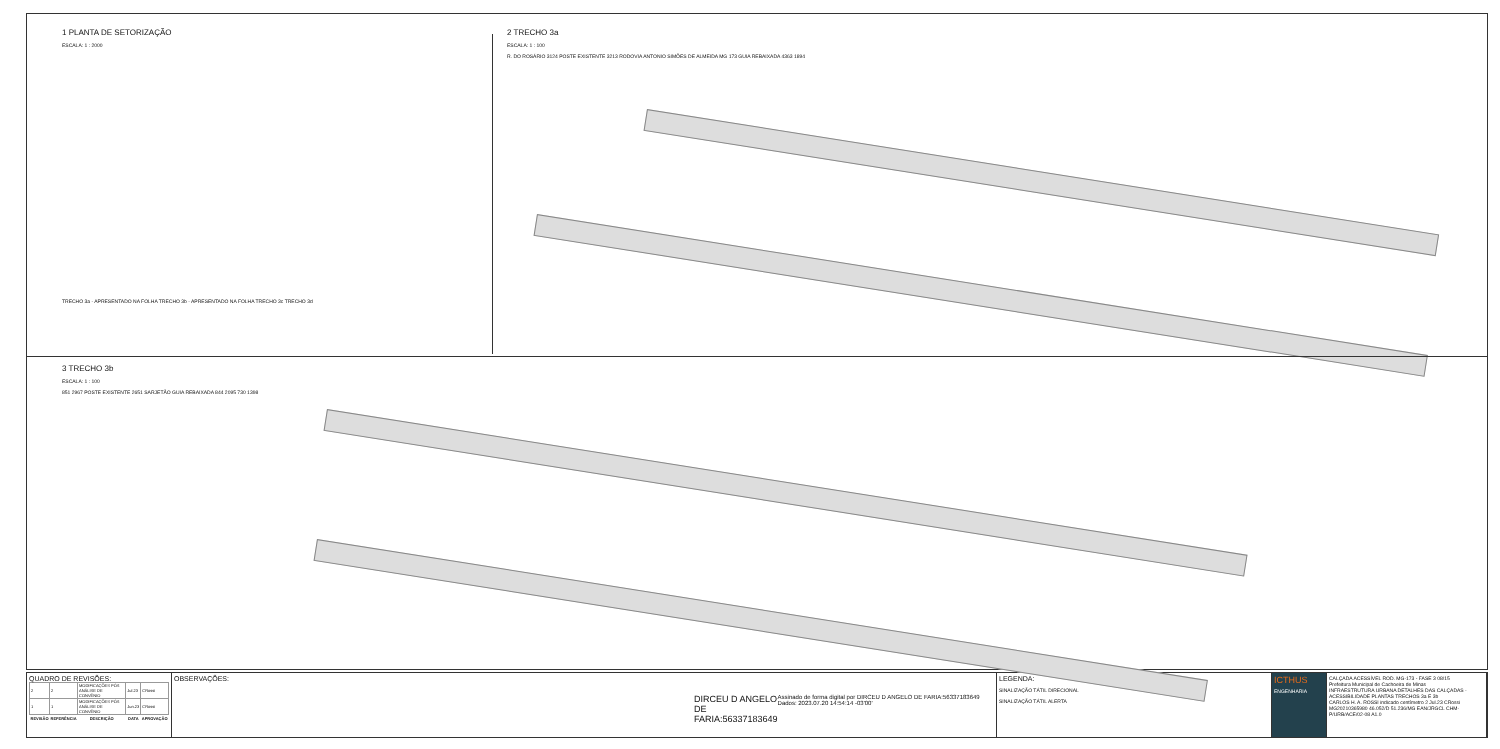1 PLANTA DE SETORIZAÇÃO
ESCALA: 1 : 2000
TRECHO 3a - APRESENTADO NA FOLHA TRECHO 3b - APRESENTADO NA FOLHA TRECHO 3c TRECHO 3d
2 TRECHO 3a
ESCALA: 1 : 100
R. DO ROSÁRIO 3124 POSTE EXISTENTE 3213 RODOVIA ANTONIO SIMÕES DE ALMEIDA MG 173 GUIA REBAIXADA 4363 1894
3 TRECHO 3b
ESCALA: 1 : 100
851 2967 POSTE EXISTENTE 2651 SARJETÃO GUIA REBAIXADA 844 2095 730 1398
QUADRO DE REVISÕES:
| 2 | 2 | MODIFICAÇÕES PÓS ANÁLISE DE CONVÊNIO | Jul.23 | CRossi |
| 1 | 1 | MODIFICAÇÕES PÓS ANÁLISE DE CONVÊNIO | Jun.23 | CRossi |
| REVISÃO | REFERÊNCIA | DESCRIÇÃO | DATA | APROVAÇÃO |
OBSERVAÇÕES:
DIRCEU D ANGELO DE FARIA:56337183649
Assinado de forma digital por DIRCEU D ANGELO DE FARIA:56337183649 Dados: 2023.07.20 14:54:14 -03'00'
LEGENDA:
SINALIZAÇÃO TÁTIL DIRECIONAL
SINALIZAÇÃO TÁTIL ALERTA
ICTHUS
ENGENHARIA
CALÇADA ACESSÍVEL ROD. MG-173 - FASE 3 08/15
Prefeitura Municipal de Cachoeira de Minas
INFRAESTRUTURA URBANA DETALHES DAS CALÇADAS - ACESSIBILIDADE PLANTAS TRECHOS 3a E 3b
CARLOS H. A. ROSSI indicado centímetro 2 Jul.23 CRossi
MG20210365980 46.052/D 51.236/MG EAN/JRGCL CHM-P/URB/ACE/02-08 A1.0